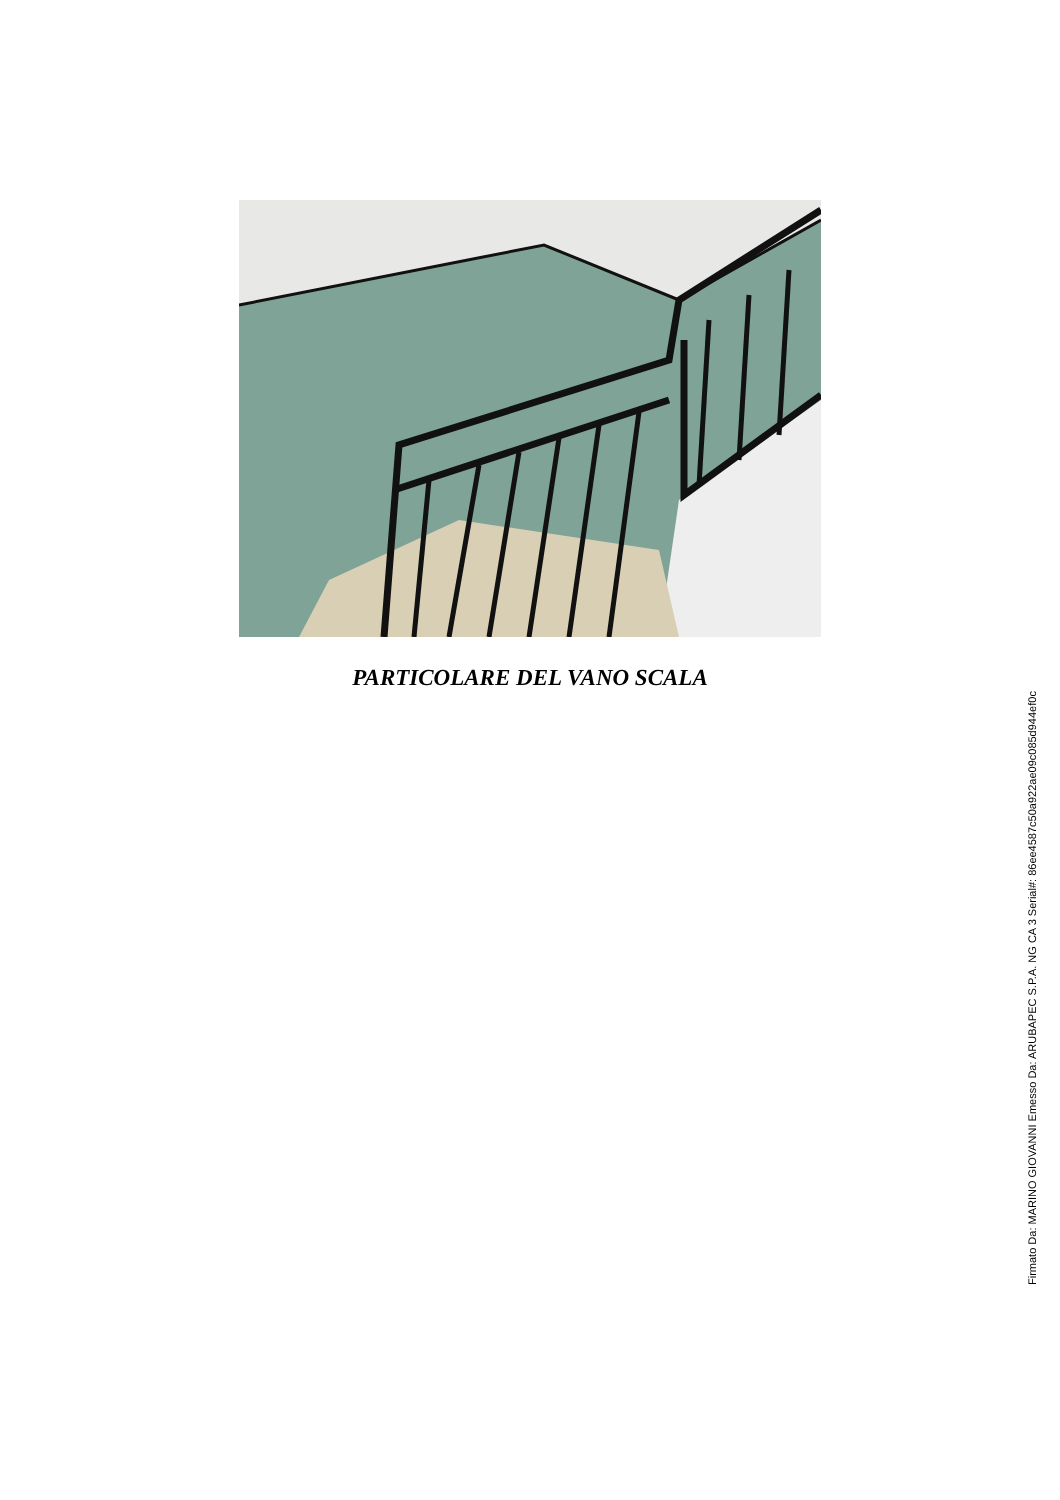PARTICOLARE DEL VANO SCALA
Firmato Da: MARINO GIOVANNI Emesso Da: ARUBAPEC S.P.A. NG CA 3 Serial#: 86ee4587c50a922ae09c085d944ef0c